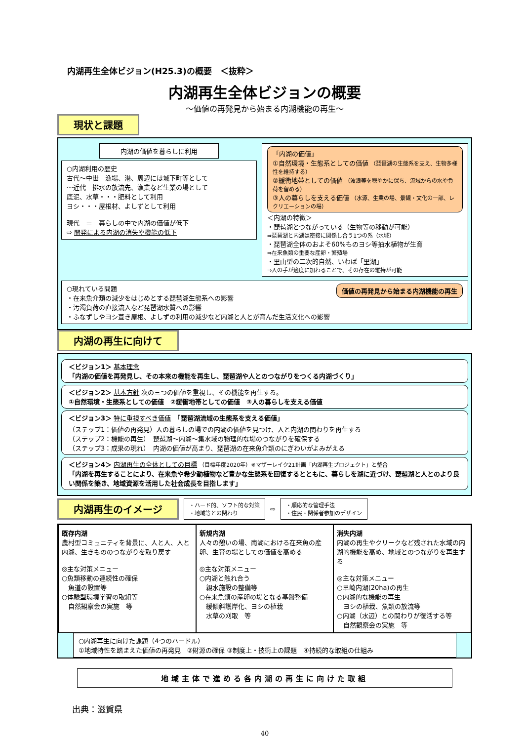内湖再生全体ビジョン(H25.3)の概要　＜抜粋＞
内湖再生全体ビジョンの概要
～価値の再発見から始まる内湖機能の再生～
現状と課題
内湖の価値を暮らしに利用
○内湖利用の歴史
古代～中世　漁場、港、周辺には城下町等として
～近代　排水の放流先、漁業など生業の場として
底泥、水草・・・肥料として利用
ヨシ・・・屋根材、よしずとして利用
現代　＝　暮らしの中で内湖の価値が低下
⇨ 開発による内湖の消失や機能の低下
「内湖の価値」
①自然環境・生態系としての価値 （琵琶湖の生態系を支え、生物多様性を維持する）
②緩衝地帯としての価値 （波浪等を穏やかに保ち、流域からの水や負荷を留める）
③人の暮らしを支える価値 （水源、生業の場、景観・文化の一部、レクリエーションの場）
＜内湖の特徴＞
・琵琶湖とつながっている（生物等の移動が可能）
⇒琵琶湖と内湖は密接に関係し合う1つの系（水域）
・琵琶湖全体のおよそ60%ものヨシ等抽水植物が生育
⇒在来魚類の重要な産卵・繁殖場
・里山型の二次的自然、いわば「里湖」
⇒人の手が適度に加わることで、その存在の維持が可能
○現れている問題 価値の再発見から始まる内湖機能の再生
・在来魚介類の減少をはじめとする琵琶湖生態系への影響
・汚濁負荷の直接流入など琵琶湖水質への影響
・ふなずしやヨシ葺き屋根、よしずの利用の減少など内湖と人とが育んだ生活文化への影響
内湖の再生に向けて
＜ビジョン1＞ 基本理念
「内湖の価値を再発見し、その本来の機能を再生し、琵琶湖や人とのつながりをつくる内湖づくり」
＜ビジョン2＞ 基本方針 次の三つの価値を重視し、その機能を再生する。
①自然環境・生態系としての価値　②緩衝地帯としての価値　③人の暮らしを支える価値
＜ビジョン3＞ 特に重視すべき価値　「琵琶湖流域の生態系を支える価値」
（ステップ1：価値の再発見）人の暮らしの場での内湖の価値を見つけ、人と内湖の関わりを再生する
（ステップ2：機能の再生）　琵琶湖～内湖～集水域の物理的な場のつながりを確保する
（ステップ3：成果の現れ）　内湖の価値が高まり、琵琶湖の在来魚介類のにぎわいがよみがえる
＜ビジョン4＞ 内湖再生の全体としての目標 （目標年度2020年）※マザーレイク21計画「内湖再生プロジェクト」と整合
「内湖を再生することにより、在来魚や希少動植物など豊かな生態系を回復するとともに、暮らしを湖に近づけ、琵琶湖と人とのより良い関係を築き、地域資源を活用した社会成長を目指します」
内湖再生のイメージ
・ハード的、ソフト的な対策
・地域等との関わり
⇨
・順応的な管理手法
・住民・関係者参加のデザイン
既存内湖
農村型コミュニティを背景に、人と人、人と内湖、生きもののつながりを取り戻す
◎主な対策メニュー
○魚類移動の連続性の確保
　魚道の設置等
○体験型環境学習の取組等
　自然観察会の実施　等
新規内湖
人々の憩いの場、南湖における在来魚の産卵、生育の場としての価値を高める
◎主な対策メニュー
○内湖と触れ合う
　親水施設の整備等
○在来魚類の産卵の場となる基盤整備
　緩傾斜護岸化、ヨシの植栽
　水草の刈取　等
消失内湖
内湖の再生やクリークなど残された水域の内湖的機能を高め、地域とのつながりを再生する
◎主な対策メニュー
○早崎内湖(20ha)の再生
○内湖的な機能の再生
　ヨシの植栽、魚類の放流等
○内湖（水辺）との関わりが復活する等
　自然観察会の実施　等
○内湖再生に向けた課題（4つのハードル）
①地域特性を踏まえた価値の再発見　②財源の確保 ③制度上・技術上の課題　④持続的な取組の仕組み
地域主体で進める各内湖の再生に向けた取組
出典：滋賀県
40